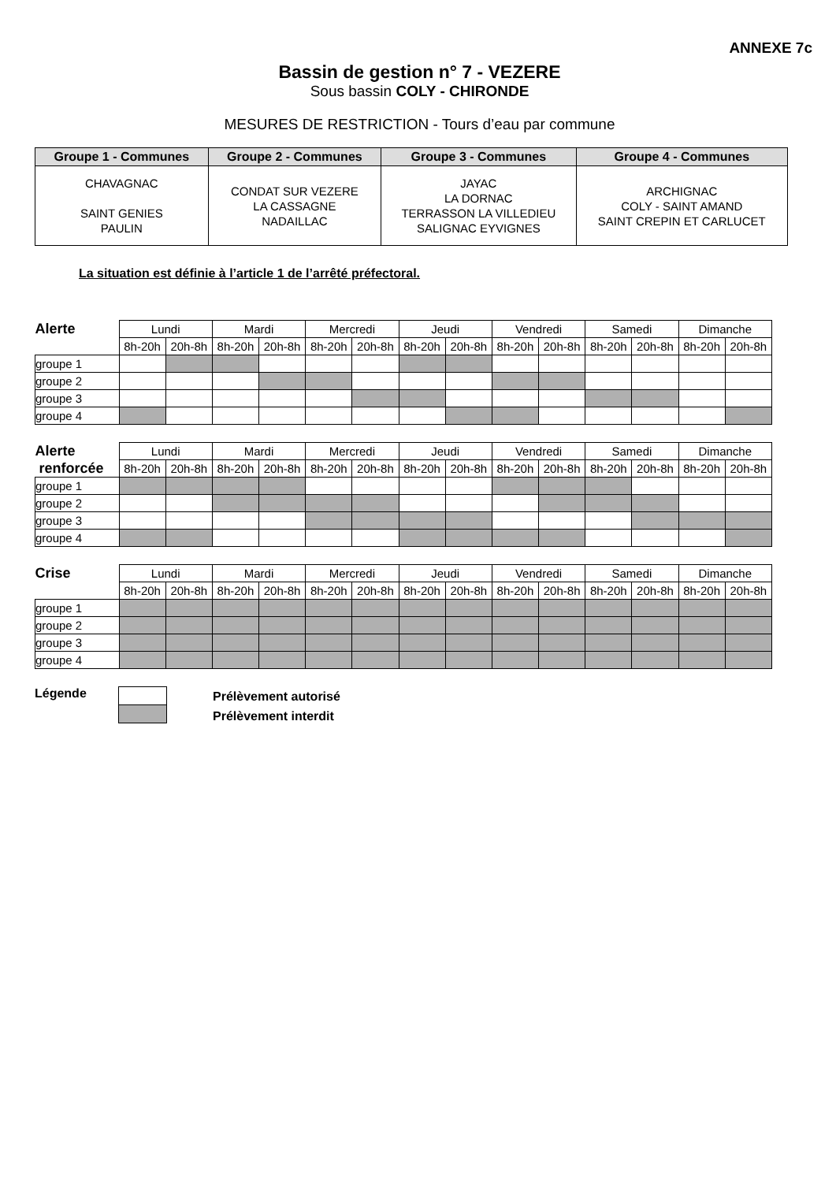ANNEXE 7c
Bassin de gestion n° 7 - VEZERE
Sous bassin COLY - CHIRONDE
MESURES DE RESTRICTION - Tours d’eau par commune
| Groupe 1 - Communes | Groupe 2 - Communes | Groupe 3 - Communes | Groupe 4 - Communes |
| --- | --- | --- | --- |
| CHAVAGNAC SAINT GENIES PAULIN | CONDAT SUR VEZERE LA CASSAGNE NADAILLAC | JAYAC LA DORNAC TERRASSON LA VILLEDIEU SALIGNAC EYVIGNES | ARCHIGNAC COLY - SAINT AMAND SAINT CREPIN ET CARLUCET |
La situation est définie à l’article 1 de l’arrêté préfectoral.
| Alerte | Lundi | | Mardi | | Mercredi | | Jeudi | | Vendredi | | Samedi | | Dimanche | |
| | 8h-20h | 20h-8h | 8h-20h | 20h-8h | 8h-20h | 20h-8h | 8h-20h | 20h-8h | 8h-20h | 20h-8h | 8h-20h | 20h-8h | 8h-20h | 20h-8h |
| groupe 1 | | | | | | | | | | | | | | |
| groupe 2 | | | | | | | | | | | | | | |
| groupe 3 | | | | | | | | | | | | | | |
| groupe 4 | | | | | | | | | | | | | | |
| Alerte | Lundi | | Mardi | | Mercredi | | Jeudi | | Vendredi | | Samedi | | Dimanche | |
| renforcée | 8h-20h | 20h-8h | 8h-20h | 20h-8h | 8h-20h | 20h-8h | 8h-20h | 20h-8h | 8h-20h | 20h-8h | 8h-20h | 20h-8h | 8h-20h | 20h-8h |
| groupe 1 | | | | | | | | | | | | | | |
| groupe 2 | | | | | | | | | | | | | | |
| groupe 3 | | | | | | | | | | | | | | |
| groupe 4 | | | | | | | | | | | | | | |
| Crise | Lundi | | Mardi | | Mercredi | | Jeudi | | Vendredi | | Samedi | | Dimanche | |
| | 8h-20h | 20h-8h | 8h-20h | 20h-8h | 8h-20h | 20h-8h | 8h-20h | 20h-8h | 8h-20h | 20h-8h | 8h-20h | 20h-8h | 8h-20h | 20h-8h |
| groupe 1 | | | | | | | | | | | | | | |
| groupe 2 | | | | | | | | | | | | | | |
| groupe 3 | | | | | | | | | | | | | | |
| groupe 4 | | | | | | | | | | | | | | |
Légende
Prélèvement autorisé
Prélèvement interdit